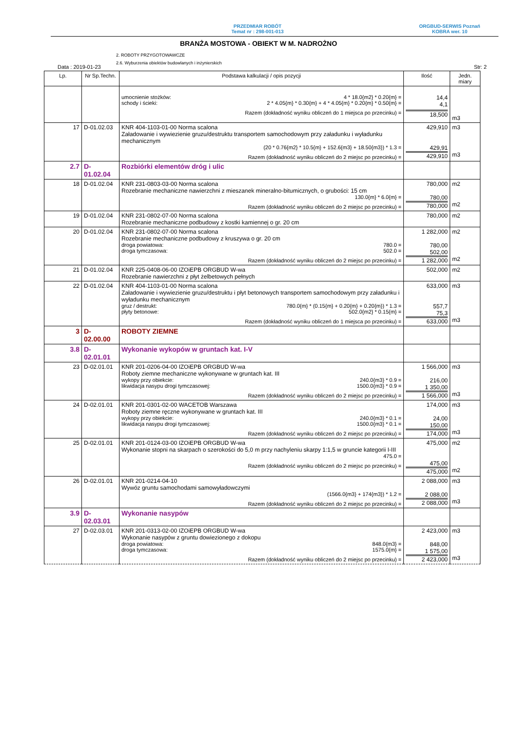PRZEDMIAR ROBÓT
Temat nr : 298-001-013
ORGBUD-SERWIS Poznań
KOBRA wer. 10
BRANŻA MOSTOWA - OBIEKT W M. NADROŻNO
2. ROBOTY PRZYGOTOWAWCZE
2.6. Wyburzenia obiektów budowlanych i inżynierskich
Data : 2019-01-23 Str: 2
| Lp. | Nr Sp.Techn. | Podstawa kalkulacji / opis pozycji | Ilość | Jedn. miary |
| --- | --- | --- | --- | --- |
| | | umocnienie stożków: 4 * 18.0{m2} * 0.20{m} = schody i ścieki: 2 * 4.05{m} * 0.30{m} + 4 * 4.05{m} * 0.20{m} * 0.50{m} = Razem (dokładność wyniku obliczeń do 1 miejsca po przecinku) = | 14,4 4,1 18,500 | m3 |
| 17 | D-01.02.03 | KNR 404-1103-01-00 Norma scalona Załadowanie i wywiezienie gruzu/destruktu transportem samochodowym przy załadunku i wyładunku mechanicznym (20 * 0.76{m2} * 10.5{m} + 152.6{m3} + 18.50{m3}) * 1.3 = Razem (dokładność wyniku obliczeń do 2 miejsc po przecinku) = | 429,910 429,91 429,910 | m3 m3 |
| 2.7 | D-01.02.04 | Rozbiórki elementów dróg i ulic | | |
| 18 | D-01.02.04 | KNR 231-0803-03-00 Norma scalona Rozebranie mechaniczne nawierzchni z mieszanek mineralno-bitumicznych, o grubości: 15 cm 130.0{m} * 6.0{m} = Razem (dokładność wyniku obliczeń do 2 miejsc po przecinku) = | 780,000 780,00 780,000 | m2 m2 |
| 19 | D-01.02.04 | KNR 231-0802-07-00 Norma scalona Rozebranie mechaniczne podbudowy z kostki kamiennej o gr. 20 cm | 780,000 | m2 |
| 20 | D-01.02.04 | KNR 231-0802-07-00 Norma scalona Rozebranie mechaniczne podbudowy z kruszywa o gr. 20 cm droga powiatowa: 780.0 = droga tymczasowa: 502.0 = Razem (dokładność wyniku obliczeń do 2 miejsc po przecinku) = | 1 282,000 780,00 502,00 1 282,000 | m2 m2 |
| 21 | D-01.02.04 | KNR 225-0408-06-00 IZOiEPB ORGBUD W-wa Rozebranie nawierzchni z płyt żelbetowych pełnych | 502,000 | m2 |
| 22 | D-01.02.04 | KNR 404-1103-01-00 Norma scalona Załadowanie i wywiezienie gruzu/destruktu i płyt betonowych transportem samochodowym przy załadunku i wyładunku mechanicznym gruz / destrukt: 780.0{m} * (0.15{m} + 0.20{m} + 0.20{m}) * 1.3 = płyty betonowe: 502.0{m2} * 0.15{m} = Razem (dokładność wyniku obliczeń do 1 miejsca po przecinku) = | 633,000 557,7 75,3 633,000 | m3 m3 |
| 3 | D-02.00.00 | ROBOTY ZIEMNE | | |
| 3.8 | D-02.01.01 | Wykonanie wykopów w gruntach kat. I-V | | |
| 23 | D-02.01.01 | KNR 201-0206-04-00 IZOiEPB ORGBUD W-wa Roboty ziemne mechaniczne wykonywane w gruntach kat. III wykopy przy obiekcie: 240.0{m3} * 0.9 = likwidacja nasypu drogi tymczasowej: 1500.0{m3} * 0.9 = Razem (dokładność wyniku obliczeń do 2 miejsc po przecinku) = | 1 566,000 216,00 1 350,00 1 566,000 | m3 m3 |
| 24 | D-02.01.01 | KNR 201-0301-02-00 WACETOB Warszawa Roboty ziemne ręczne wykonywane w gruntach kat. III wykopy przy obiekcie: 240.0{m3} * 0.1 = likwidacja nasypu drogi tymczasowej: 1500.0{m3} * 0.1 = Razem (dokładność wyniku obliczeń do 2 miejsc po przecinku) = | 174,000 24,00 150,00 174,000 | m3 m3 |
| 25 | D-02.01.01 | KNR 201-0124-03-00 IZOiEPB ORGBUD W-wa Wykonanie stopni na skarpach o szerokości do 5,0 m przy nachyleniu skarpy 1:1,5 w gruncie kategorii I-III 475.0 = Razem (dokładność wyniku obliczeń do 2 miejsc po przecinku) = | 475,000 475,00 475,000 | m2 m2 |
| 26 | D-02.01.01 | KNR 201-0214-04-10 Wywóz gruntu samochodami samowyładowczymi (1566.0{m3} + 174{m3}) * 1.2 = Razem (dokładność wyniku obliczeń do 2 miejsc po przecinku) = | 2 088,000 2 088,00 2 088,000 | m3 m3 |
| 3.9 | D-02.03.01 | Wykonanie nasypów | | |
| 27 | D-02.03.01 | KNR 201-0313-02-00 IZOiEPB ORGBUD W-wa Wykonanie nasypów z gruntu dowiezionego z dokopu droga powiatowa: 848.0{m3} = droga tymczasowa: 1575.0{m} = Razem (dokładność wyniku obliczeń do 2 miejsc po przecinku) = | 2 423,000 848,00 1 575,00 2 423,000 | m3 m3 |